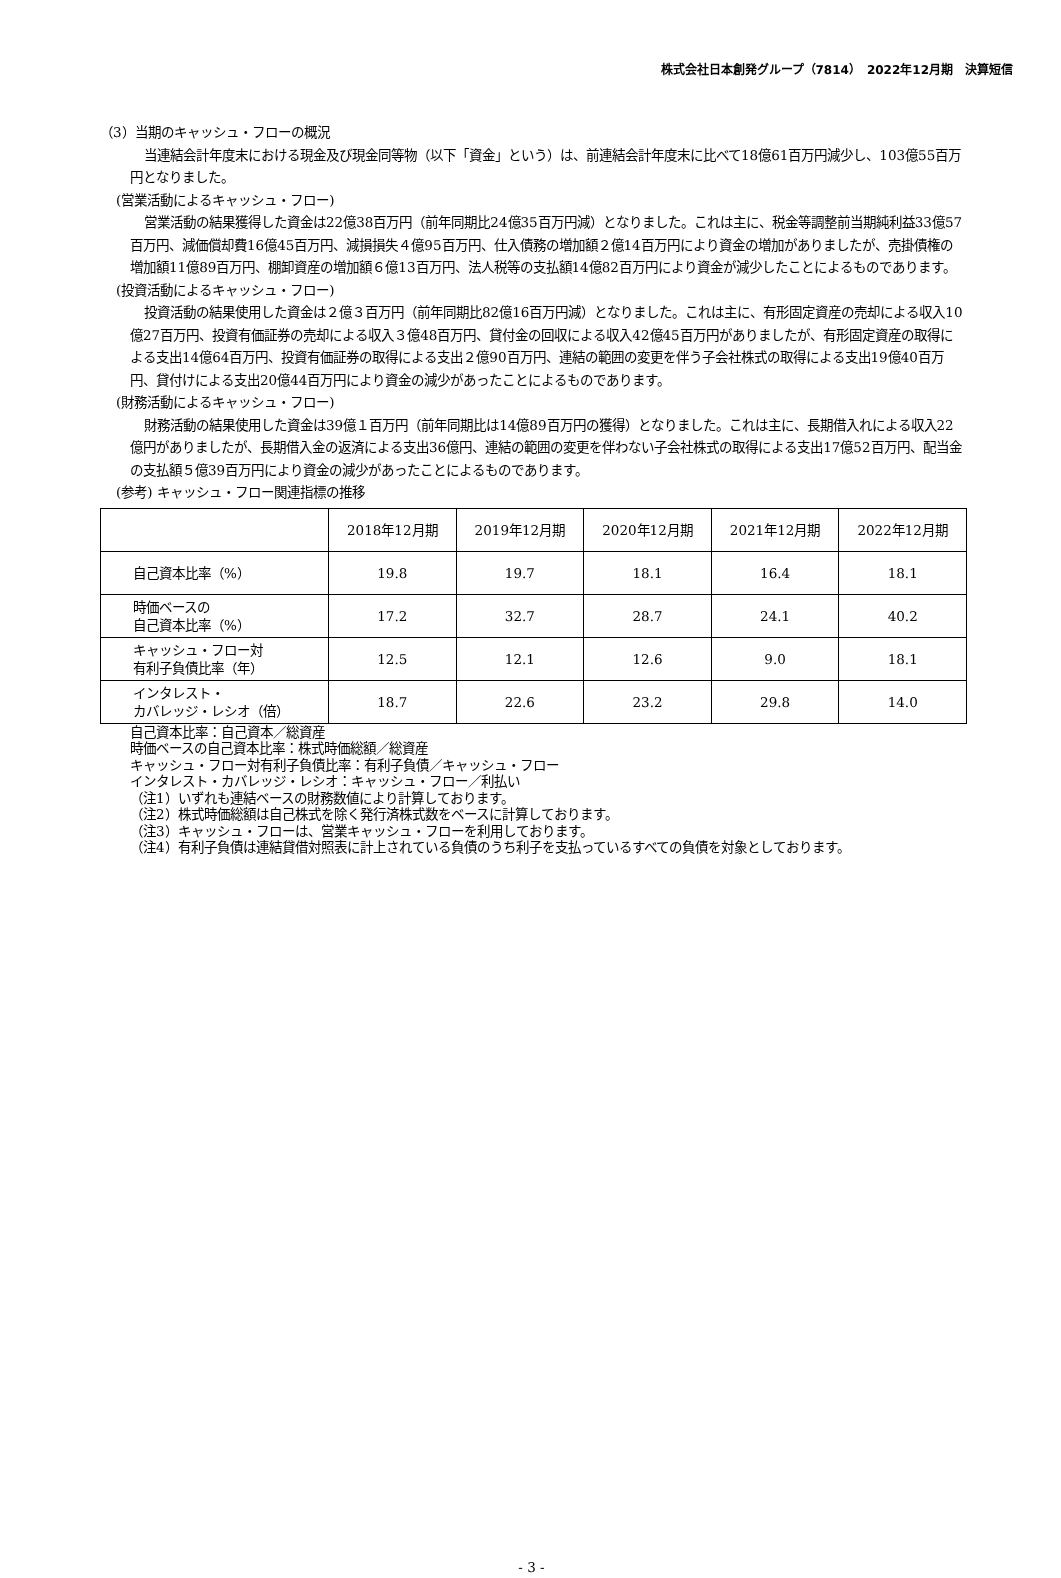株式会社日本創発グループ（7814）　2022年12月期　決算短信
（3）当期のキャッシュ・フローの概況
当連結会計年度末における現金及び現金同等物（以下「資金」という）は、前連結会計年度末に比べて18億61百万円減少し、103億55百万円となりました。
(営業活動によるキャッシュ・フロー)
営業活動の結果獲得した資金は22億38百万円（前年同期比24億35百万円減）となりました。これは主に、税金等調整前当期純利益33億57百万円、減価償却費16億45百万円、減損損失４億95百万円、仕入債務の増加額２億14百万円により資金の増加がありましたが、売掛債権の増加額11億89百万円、棚卸資産の増加額６億13百万円、法人税等の支払額14億82百万円により資金が減少したことによるものであります。
(投資活動によるキャッシュ・フロー)
投資活動の結果使用した資金は２億３百万円（前年同期比82億16百万円減）となりました。これは主に、有形固定資産の売却による収入10億27百万円、投資有価証券の売却による収入３億48百万円、貸付金の回収による収入42億45百万円がありましたが、有形固定資産の取得による支出14億64百万円、投資有価証券の取得による支出２億90百万円、連結の範囲の変更を伴う子会社株式の取得による支出19億40百万円、貸付けによる支出20億44百万円により資金の減少があったことによるものであります。
(財務活動によるキャッシュ・フロー)
財務活動の結果使用した資金は39億１百万円（前年同期比は14億89百万円の獲得）となりました。これは主に、長期借入れによる収入22億円がありましたが、長期借入金の返済による支出36億円、連結の範囲の変更を伴わない子会社株式の取得による支出17億52百万円、配当金の支払額５億39百万円により資金の減少があったことによるものであります。
(参考) キャッシュ・フロー関連指標の推移
| | 2018年12月期 | 2019年12月期 | 2020年12月期 | 2021年12月期 | 2022年12月期 |
| --- | --- | --- | --- | --- | --- |
| 自己資本比率（%） | 19.8 | 19.7 | 18.1 | 16.4 | 18.1 |
| 時価ベースの 自己資本比率（%） | 17.2 | 32.7 | 28.7 | 24.1 | 40.2 |
| キャッシュ・フロー対 有利子負債比率（年） | 12.5 | 12.1 | 12.6 | 9.0 | 18.1 |
| インタレスト・ カバレッジ・レシオ（倍） | 18.7 | 22.6 | 23.2 | 29.8 | 14.0 |
自己資本比率：自己資本／総資産
時価ベースの自己資本比率：株式時価総額／総資産
キャッシュ・フロー対有利子負債比率：有利子負債／キャッシュ・フロー
インタレスト・カバレッジ・レシオ：キャッシュ・フロー／利払い
（注1）いずれも連結ベースの財務数値により計算しております。
（注2）株式時価総額は自己株式を除く発行済株式数をベースに計算しております。
（注3）キャッシュ・フローは、営業キャッシュ・フローを利用しております。
（注4）有利子負債は連結貸借対照表に計上されている負債のうち利子を支払っているすべての負債を対象としております。
- 3 -